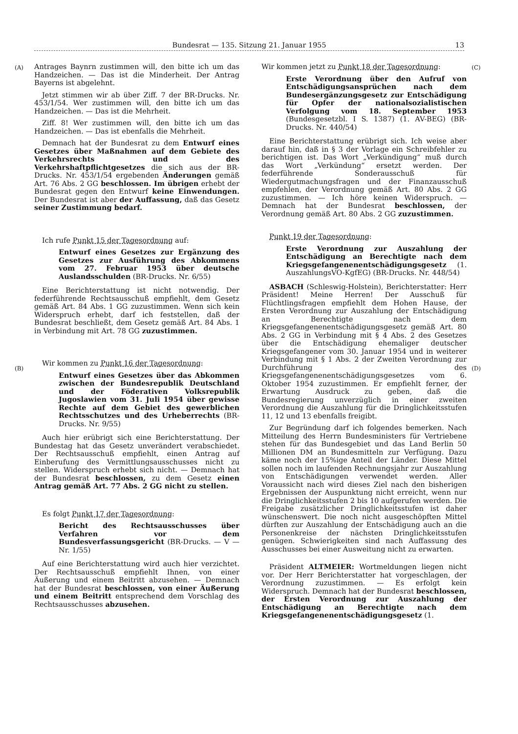Bundesrat — 135. Sitzung 21. Januar 1955 13
(A)
(B)
(C)
(D)
Antrages Baynrn zustimmen will, den bitte ich um das Handzeichen. — Das ist die Minderheit. Der Antrag Bayerns ist abgelehnt.
Jetzt stimmen wir ab über Ziff. 7 der BR-Drucks. Nr. 453/1/54. Wer zustimmen will, den bitte ich um das Handzeichen. — Das ist die Mehrheit.
Ziff. 8! Wer zustimmen will, den bitte ich um das Handzeichen. — Das ist ebenfalls die Mehrheit.
Demnach hat der Bundesrat zu dem Entwurf eines Gesetzes über Maßnahmen auf dem Gebiete des Verkehrsrechts und des Verkehrshaftpflichtgesetzes die sich aus der BR-Drucks. Nr. 453/1/54 ergebenden Änderungen gemäß Art. 76 Abs. 2 GG beschlossen. Im übrigen erhebt der Bundesrat gegen den Entwurf keine Einwendungen. Der Bundesrat ist aber der Auffassung, daß das Gesetz seiner Zustimmung bedarf.
Ich rufe Punkt 15 der Tagesordnung auf:
Entwurf eines Gesetzes zur Ergänzung des Gesetzes zur Ausführung des Abkommens vom 27. Februar 1953 über deutsche Auslandsschulden (BR-Drucks. Nr. 6/55)
Eine Berichterstattung ist nicht notwendig. Der federführende Rechtsausschuß empfiehlt, dem Gesetz gemäß Art. 84 Abs. 1 GG zuzustimmen. Wenn sich kein Widerspruch erhebt, darf ich feststellen, daß der Bundesrat beschließt, dem Gesetz gemäß Art. 84 Abs. 1 in Verbindung mit Art. 78 GG zuzustimmen.
Wir kommen zu Punkt 16 der Tagesordnung:
Entwurf eines Gesetzes über das Abkommen zwischen der Bundesrepublik Deutschland und der Föderativen Volksrepublik Jugoslawien vom 31. Juli 1954 über gewisse Rechte auf dem Gebiet des gewerblichen Rechtsschutzes und des Urheberrechts (BR-Drucks. Nr. 9/55)
Auch hier erübrigt sich eine Berichterstattung. Der Bundestag hat das Gesetz unverändert verabschiedet. Der Rechtsausschuß empfiehlt, einen Antrag auf Einberufung des Vermittlungsausschusses nicht zu stellen. Widerspruch erhebt sich nicht. — Demnach hat der Bundesrat beschlossen, zu dem Gesetz einen Antrag gemäß Art. 77 Abs. 2 GG nicht zu stellen.
Es folgt Punkt 17 der Tagesordnung:
Bericht des Rechtsausschusses über Verfahren vor dem Bundesverfassungsgericht (BR-Drucks. — V — Nr. 1/55)
Auf eine Berichterstattung wird auch hier verzichtet. Der Rechtsausschuß empfiehlt Ihnen, von einer Äußerung und einem Beitritt abzusehen. — Demnach hat der Bundesrat beschlossen, von einer Äußerung und einem Beitritt entsprechend dem Vorschlag des Rechtsausschusses abzusehen.
Wir kommen jetzt zu Punkt 18 der Tagesordnung:
Erste Verordnung über den Aufruf von Entschädigungsansprüchen nach dem Bundesergänzungsgesetz zur Entschädigung für Opfer der nationalsozialistischen Verfolgung vom 18. September 1953 (Bundesgesetzbl. I S. 1387) (1. AV-BEG) (BR-Drucks. Nr. 440/54)
Eine Berichterstattung erübrigt sich. Ich weise aber darauf hin, daß in § 3 der Vorlage ein Schreibfehler zu berichtigen ist. Das Wort „Verkündigung“ muß durch das Wort „Verkündung“ ersetzt werden. Der federführende Sonderausschuß für Wiedergutmachungsfragen und der Finanzausschuß empfehlen, der Verordnung gemäß Art. 80 Abs. 2 GG zuzustimmen. — Ich höre keinen Widerspruch. — Demnach hat der Bundesrat beschlossen, der Verordnung gemäß Art. 80 Abs. 2 GG zuzustimmen.
Punkt 19 der Tagesordnung:
Erste Verordnung zur Auszahlung der Entschädigung an Berechtigte nach dem Kriegsgefangenenentschädigungsgesetz (1. AuszahlungsVO-KgfEG) (BR-Drucks. Nr. 448/54)
ASBACH (Schleswig-Holstein), Berichterstatter: Herr Präsident! Meine Herren! Der Ausschuß für Flüchtlingsfragen empfiehlt dem Hohen Hause, der Ersten Verordnung zur Auszahlung der Entschädigung an Berechtigte nach dem Kriegsgefangenenentschädigungsgesetz gemäß Art. 80 Abs. 2 GG in Verbindung mit § 4 Abs. 2 des Gesetzes über die Entschädigung ehemaliger deutscher Kriegsgefangener vom 30. Januar 1954 und in weiterer Verbindung mit § 1 Abs. 2 der Zweiten Verordnung zur Durchführung des Kriegsgefangenenentschädigungsgesetzes vom 6. Oktober 1954 zuzustimmen. Er empfiehlt ferner, der Erwartung Ausdruck zu geben, daß die Bundesregierung unverzüglich in einer zweiten Verordnung die Auszahlung für die Dringlichkeitsstufen 11, 12 und 13 ebenfalls freigibt.
Zur Begründung darf ich folgendes bemerken. Nach Mitteilung des Herrn Bundesministers für Vertriebene stehen für das Bundesgebiet und das Land Berlin 50 Millionen DM an Bundesmitteln zur Verfügung. Dazu käme noch der 15%ige Anteil der Länder. Diese Mittel sollen noch im laufenden Rechnungsjahr zur Auszahlung von Entschädigungen verwendet werden. Aller Voraussicht nach wird dieses Ziel nach den bisherigen Ergebnissen der Auspunktung nicht erreicht, wenn nur die Dringlichkeitsstufen 2 bis 10 aufgerufen werden. Die Freigabe zusätzlicher Dringlichkeitsstufen ist daher wünschenswert. Die noch nicht ausgeschöpften Mittel dürften zur Auszahlung der Entschädigung auch an die Personenkreise der nächsten Dringlichkeitsstufen genügen. Schwierigkeiten sind nach Auffassung des Ausschusses bei einer Ausweitung nicht zu erwarten.
Präsident ALTMEIER: Wortmeldungen liegen nicht vor. Der Herr Berichterstatter hat vorgeschlagen, der Verordnung zuzustimmen. — Es erfolgt kein Widerspruch. Demnach hat der Bundesrat beschlossen, der Ersten Verordnung zur Auszahlung der Entschädigung an Berechtigte nach dem Kriegsgefangenenentschädigungsgesetz (1.